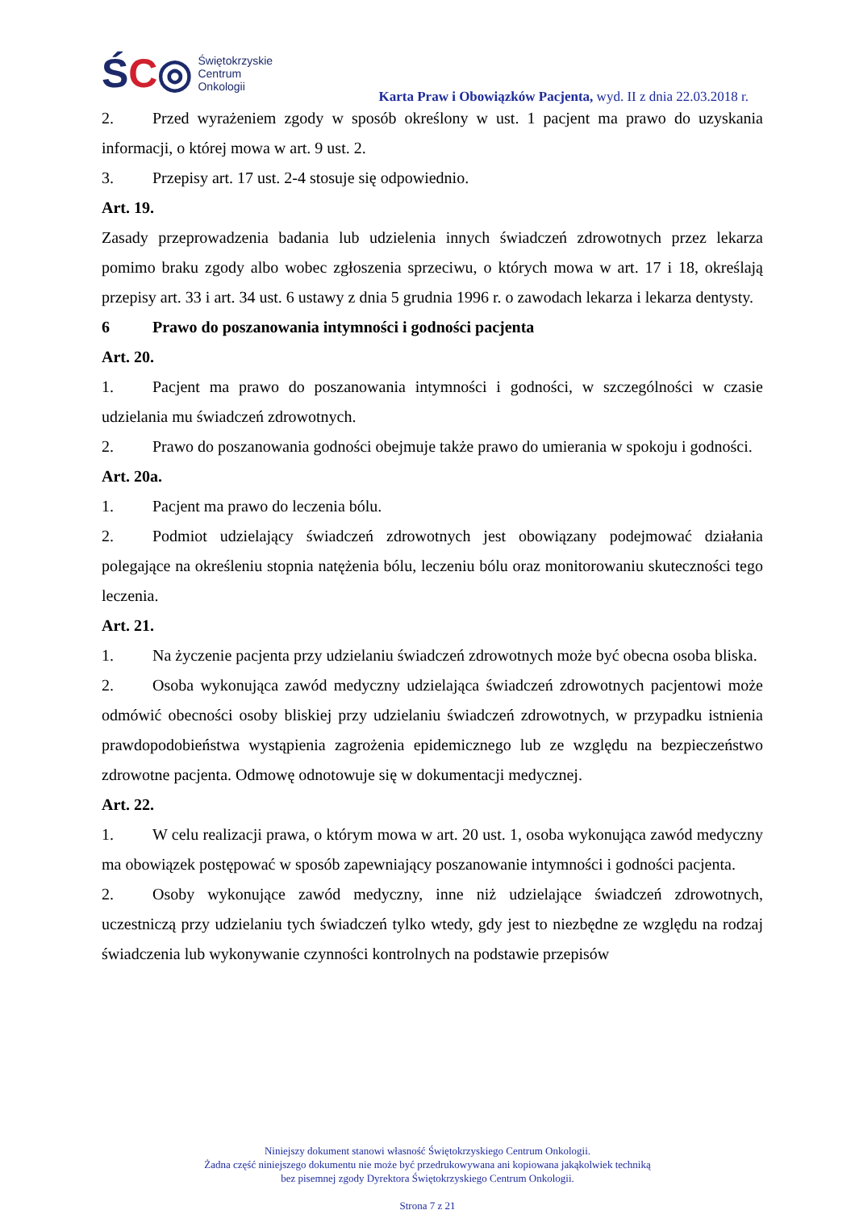ŚC◎
Świętokrzyskie
Centrum
Onkologii
Karta Praw i Obowiązków Pacjenta, wyd. II z dnia 22.03.2018 r.
2. Przed wyrażeniem zgody w sposób określony w ust. 1 pacjent ma prawo do uzyskania informacji, o której mowa w art. 9 ust. 2.
3. Przepisy art. 17 ust. 2-4 stosuje się odpowiednio.
Art. 19.
Zasady przeprowadzenia badania lub udzielenia innych świadczeń zdrowotnych przez lekarza pomimo braku zgody albo wobec zgłoszenia sprzeciwu, o których mowa w art. 17 i 18, określają przepisy art. 33 i art. 34 ust. 6 ustawy z dnia 5 grudnia 1996 r. o zawodach lekarza i lekarza dentysty.
6 Prawo do poszanowania intymności i godności pacjenta
Art. 20.
1. Pacjent ma prawo do poszanowania intymności i godności, w szczególności w czasie udzielania mu świadczeń zdrowotnych.
2. Prawo do poszanowania godności obejmuje także prawo do umierania w spokoju i godności.
Art. 20a.
1. Pacjent ma prawo do leczenia bólu.
2. Podmiot udzielający świadczeń zdrowotnych jest obowiązany podejmować działania polegające na określeniu stopnia natężenia bólu, leczeniu bólu oraz monitorowaniu skuteczności tego leczenia.
Art. 21.
1. Na życzenie pacjenta przy udzielaniu świadczeń zdrowotnych może być obecna osoba bliska.
2. Osoba wykonująca zawód medyczny udzielająca świadczeń zdrowotnych pacjentowi może odmówić obecności osoby bliskiej przy udzielaniu świadczeń zdrowotnych, w przypadku istnienia prawdopodobieństwa wystąpienia zagrożenia epidemicznego lub ze względu na bezpieczeństwo zdrowotne pacjenta. Odmowę odnotowuje się w dokumentacji medycznej.
Art. 22.
1. W celu realizacji prawa, o którym mowa w art. 20 ust. 1, osoba wykonująca zawód medyczny ma obowiązek postępować w sposób zapewniający poszanowanie intymności i godności pacjenta.
2. Osoby wykonujące zawód medyczny, inne niż udzielające świadczeń zdrowotnych, uczestniczą przy udzielaniu tych świadczeń tylko wtedy, gdy jest to niezbędne ze względu na rodzaj świadczenia lub wykonywanie czynności kontrolnych na podstawie przepisów
Niniejszy dokument stanowi własność Świętokrzyskiego Centrum Onkologii.
Żadna część niniejszego dokumentu nie może być przedrukowywana ani kopiowana jakąkolwiek techniką
bez pisemnej zgody Dyrektora Świętokrzyskiego Centrum Onkologii.
Strona 7 z 21